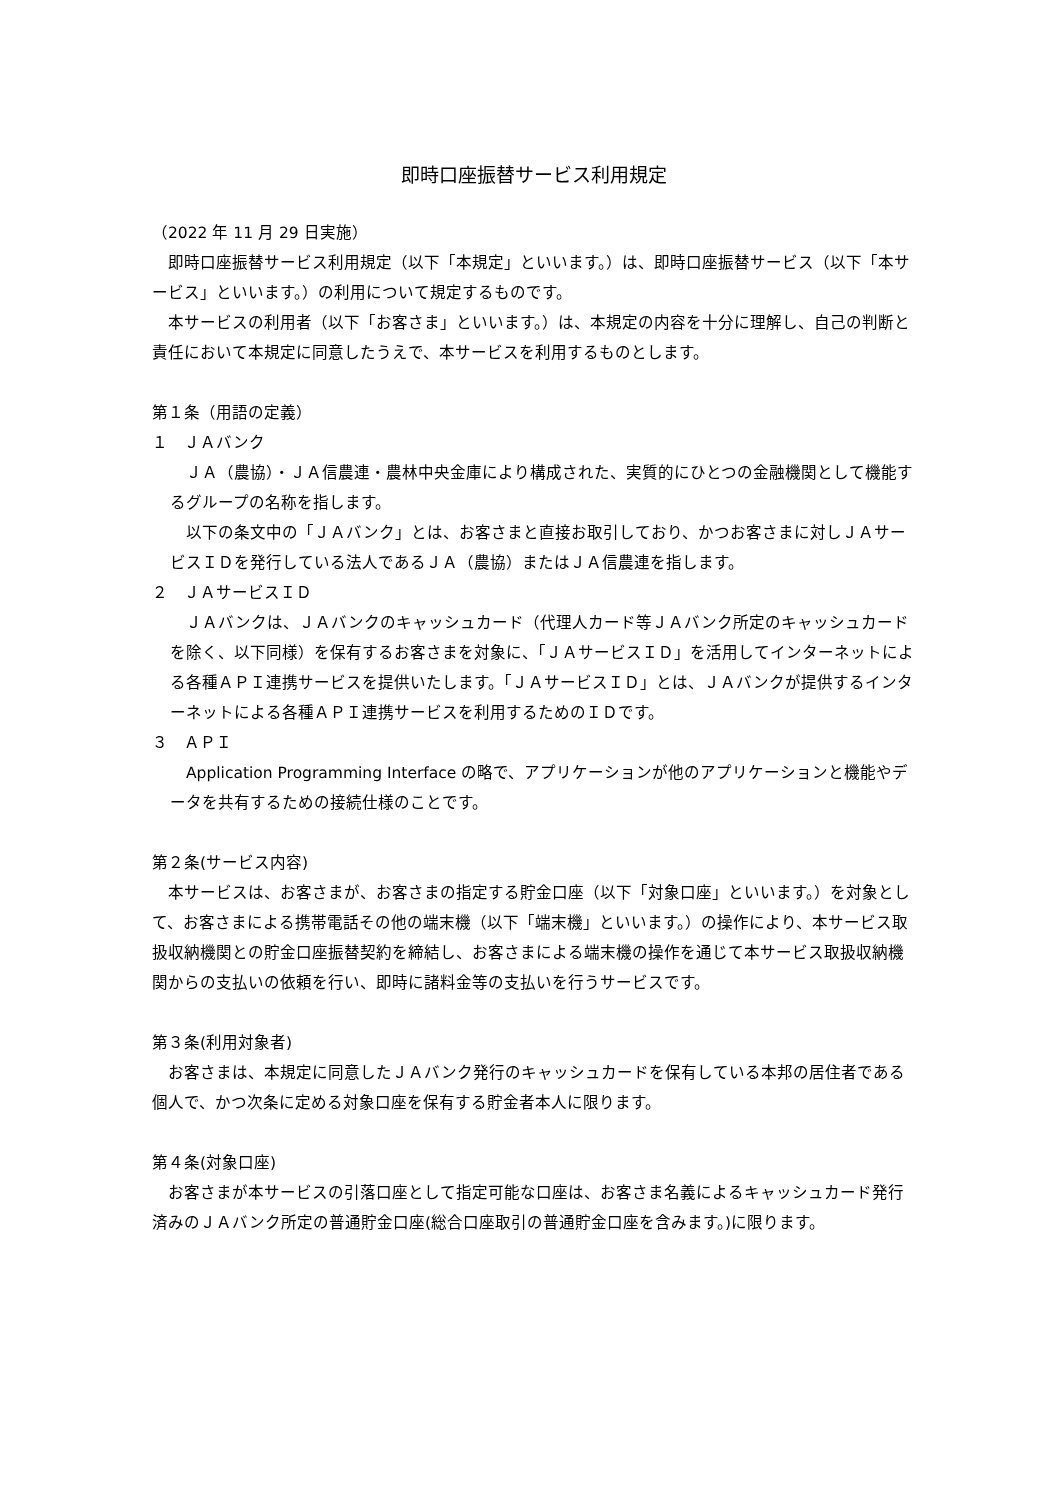即時口座振替サービス利用規定
（2022 年 11 月 29 日実施）
　即時口座振替サービス利用規定（以下「本規定」といいます。）は、即時口座振替サービス（以下「本サービス」といいます。）の利用について規定するものです。
　本サービスの利用者（以下「お客さま」といいます。）は、本規定の内容を十分に理解し、自己の判断と責任において本規定に同意したうえで、本サービスを利用するものとします。
第１条（用語の定義）
１　ＪＡバンク
　ＪＡ（農協）・ＪＡ信農連・農林中央金庫により構成された、実質的にひとつの金融機関として機能するグループの名称を指します。
　以下の条文中の「ＪＡバンク」とは、お客さまと直接お取引しており、かつお客さまに対しＪＡサービスＩＤを発行している法人であるＪＡ（農協）またはＪＡ信農連を指します。
２　ＪＡサービスＩＤ
　ＪＡバンクは、ＪＡバンクのキャッシュカード（代理人カード等ＪＡバンク所定のキャッシュカードを除く、以下同様）を保有するお客さまを対象に、「ＪＡサービスＩＤ」を活用してインターネットによる各種ＡＰＩ連携サービスを提供いたします。「ＪＡサービスＩＤ」とは、ＪＡバンクが提供するインターネットによる各種ＡＰＩ連携サービスを利用するためのＩＤです。
３　ＡＰＩ
　Application Programming Interface の略で、アプリケーションが他のアプリケーションと機能やデータを共有するための接続仕様のことです。
第２条(サービス内容)
　本サービスは、お客さまが、お客さまの指定する貯金口座（以下「対象口座」といいます。）を対象として、お客さまによる携帯電話その他の端末機（以下「端末機」といいます。）の操作により、本サービス取扱収納機関との貯金口座振替契約を締結し、お客さまによる端末機の操作を通じて本サービス取扱収納機関からの支払いの依頼を行い、即時に諸料金等の支払いを行うサービスです。
第３条(利用対象者)
　お客さまは、本規定に同意したＪＡバンク発行のキャッシュカードを保有している本邦の居住者である個人で、かつ次条に定める対象口座を保有する貯金者本人に限ります。
第４条(対象口座)
　お客さまが本サービスの引落口座として指定可能な口座は、お客さま名義によるキャッシュカード発行済みのＪＡバンク所定の普通貯金口座(総合口座取引の普通貯金口座を含みます。)に限ります。